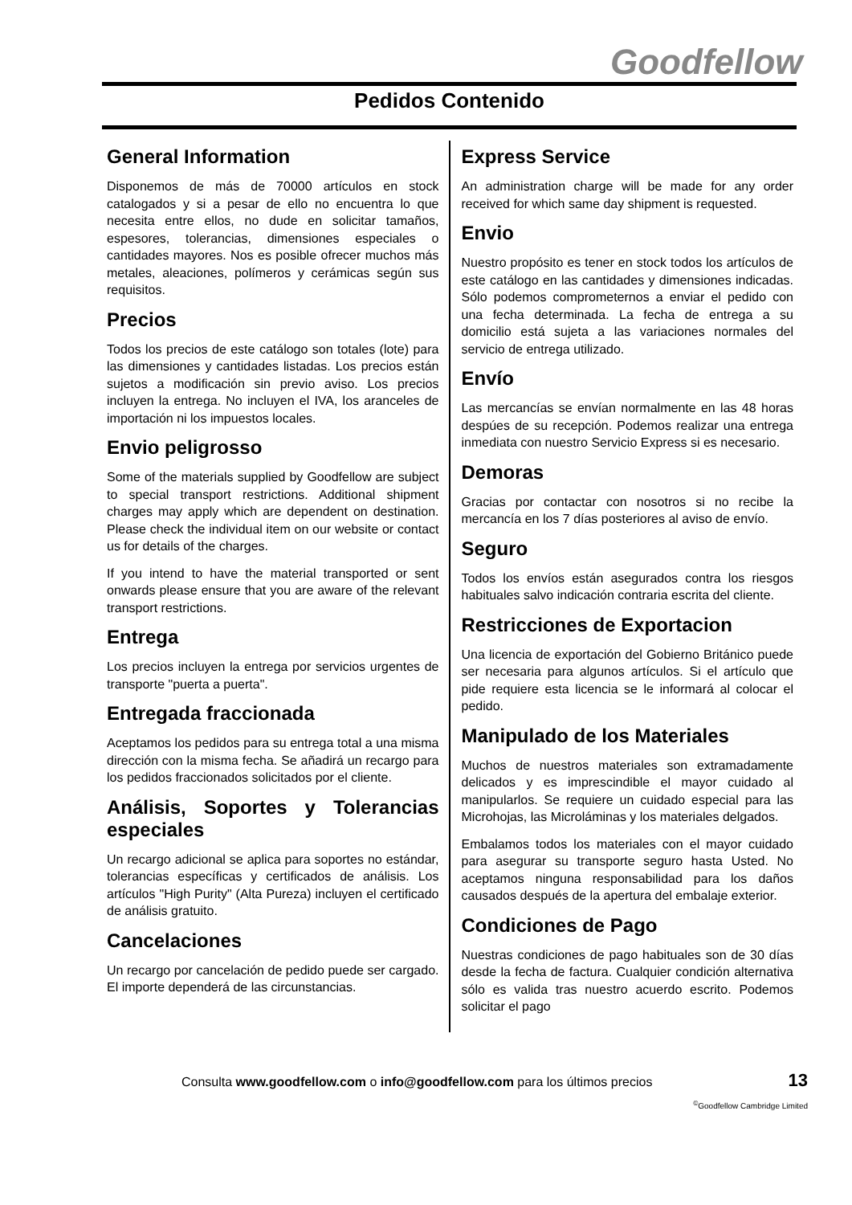Goodfellow
Pedidos Contenido
General Information
Disponemos de más de 70000 artículos en stock catalogados y si a pesar de ello no encuentra lo que necesita entre ellos, no dude en solicitar tamaños, espesores, tolerancias, dimensiones especiales o cantidades mayores. Nos es posible ofrecer muchos más metales, aleaciones, polímeros y cerámicas según sus requisitos.
Precios
Todos los precios de este catálogo son totales (lote) para las dimensiones y cantidades listadas. Los precios están sujetos a modificación sin previo aviso. Los precios incluyen la entrega. No incluyen el IVA, los aranceles de importación ni los impuestos locales.
Envio peligrosso
Some of the materials supplied by Goodfellow are subject to special transport restrictions. Additional shipment charges may apply which are dependent on destination. Please check the individual item on our website or contact us for details of the charges.
If you intend to have the material transported or sent onwards please ensure that you are aware of the relevant transport restrictions.
Entrega
Los precios incluyen la entrega por servicios urgentes de transporte "puerta a puerta".
Entregada fraccionada
Aceptamos los pedidos para su entrega total a una misma dirección con la misma fecha. Se añadirá un recargo para los pedidos fraccionados solicitados por el cliente.
Análisis, Soportes y Tolerancias especiales
Un recargo adicional se aplica para soportes no estándar, tolerancias específicas y certificados de análisis. Los artículos "High Purity" (Alta Pureza) incluyen el certificado de análisis gratuito.
Cancelaciones
Un recargo por cancelación de pedido puede ser cargado. El importe dependerá de las circunstancias.
Express Service
An administration charge will be made for any order received for which same day shipment is requested.
Envio
Nuestro propósito es tener en stock todos los artículos de este catálogo en las cantidades y dimensiones indicadas. Sólo podemos comprometernos a enviar el pedido con una fecha determinada. La fecha de entrega a su domicilio está sujeta a las variaciones normales del servicio de entrega utilizado.
Envío
Las mercancías se envían normalmente en las 48 horas despúes de su recepción. Podemos realizar una entrega inmediata con nuestro Servicio Express si es necesario.
Demoras
Gracias por contactar con nosotros si no recibe la mercancía en los 7 días posteriores al aviso de envío.
Seguro
Todos los envíos están asegurados contra los riesgos habituales salvo indicación contraria escrita del cliente.
Restricciones de Exportacion
Una licencia de exportación del Gobierno Británico puede ser necesaria para algunos artículos. Si el artículo que pide requiere esta licencia se le informará al colocar el pedido.
Manipulado de los Materiales
Muchos de nuestros materiales son extramadamente delicados y es imprescindible el mayor cuidado al manipularlos. Se requiere un cuidado especial para las Microhojas, las Microláminas y los materiales delgados.
Embalamos todos los materiales con el mayor cuidado para asegurar su transporte seguro hasta Usted. No aceptamos ninguna responsabilidad para los daños causados después de la apertura del embalaje exterior.
Condiciones de Pago
Nuestras condiciones de pago habituales son de 30 días desde la fecha de factura. Cualquier condición alternativa sólo es valida tras nuestro acuerdo escrito. Podemos solicitar el pago
Consulta www.goodfellow.com o info@goodfellow.com para los últimos precios 13
<sup>©</sup>Goodfellow Cambridge Limited